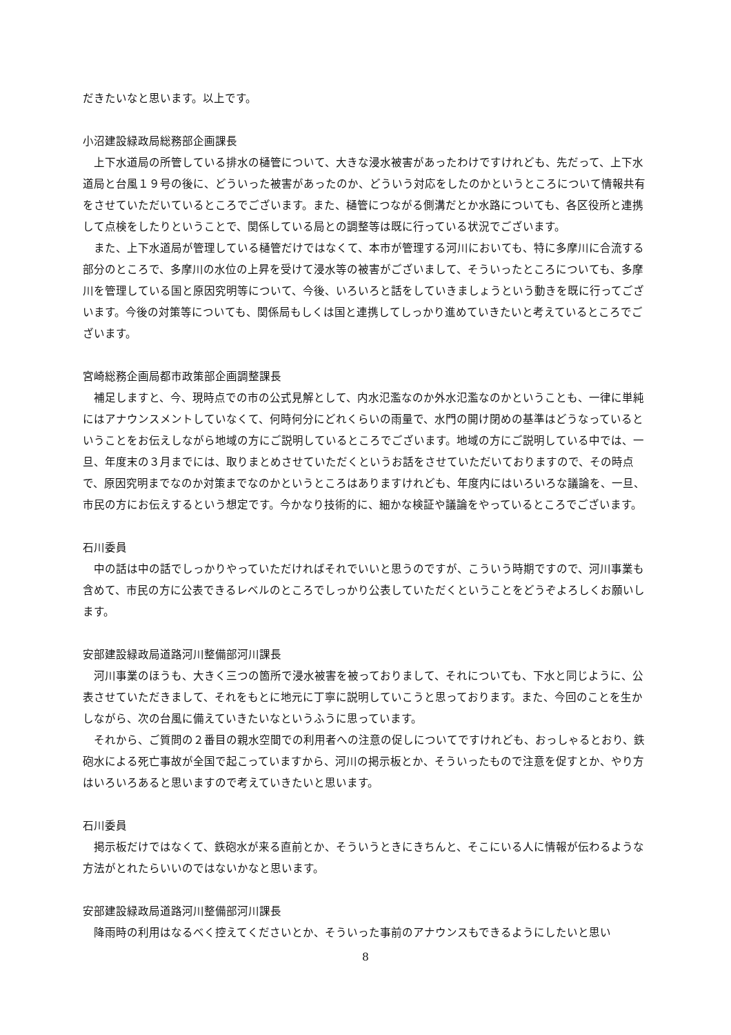だきたいなと思います。以上です。
小沼建設緑政局総務部企画課長
上下水道局の所管している排水の樋管について、大きな浸水被害があったわけですけれども、先だって、上下水道局と台風１９号の後に、どういった被害があったのか、どういう対応をしたのかというところについて情報共有をさせていただいているところでございます。また、樋管につながる側溝だとか水路についても、各区役所と連携して点検をしたりということで、関係している局との調整等は既に行っている状況でございます。
また、上下水道局が管理している樋管だけではなくて、本市が管理する河川においても、特に多摩川に合流する部分のところで、多摩川の水位の上昇を受けて浸水等の被害がございまして、そういったところについても、多摩川を管理している国と原因究明等について、今後、いろいろと話をしていきましょうという動きを既に行ってございます。今後の対策等についても、関係局もしくは国と連携してしっかり進めていきたいと考えているところでございます。
宮崎総務企画局都市政策部企画調整課長
補足しますと、今、現時点での市の公式見解として、内水氾濫なのか外水氾濫なのかということも、一律に単純にはアナウンスメントしていなくて、何時何分にどれくらいの雨量で、水門の開け閉めの基準はどうなっているということをお伝えしながら地域の方にご説明しているところでございます。地域の方にご説明している中では、一旦、年度末の３月までには、取りまとめさせていただくというお話をさせていただいておりますので、その時点で、原因究明までなのか対策までなのかというところはありますけれども、年度内にはいろいろな議論を、一旦、市民の方にお伝えするという想定です。今かなり技術的に、細かな検証や議論をやっているところでございます。
石川委員
中の話は中の話でしっかりやっていただければそれでいいと思うのですが、こういう時期ですので、河川事業も含めて、市民の方に公表できるレベルのところでしっかり公表していただくということをどうぞよろしくお願いします。
安部建設緑政局道路河川整備部河川課長
河川事業のほうも、大きく三つの箇所で浸水被害を被っておりまして、それについても、下水と同じように、公表させていただきまして、それをもとに地元に丁寧に説明していこうと思っております。また、今回のことを生かしながら、次の台風に備えていきたいなというふうに思っています。
それから、ご質問の２番目の親水空間での利用者への注意の促しについてですけれども、おっしゃるとおり、鉄砲水による死亡事故が全国で起こっていますから、河川の掲示板とか、そういったもので注意を促すとか、やり方はいろいろあると思いますので考えていきたいと思います。
石川委員
掲示板だけではなくて、鉄砲水が来る直前とか、そういうときにきちんと、そこにいる人に情報が伝わるような方法がとれたらいいのではないかなと思います。
安部建設緑政局道路河川整備部河川課長
降雨時の利用はなるべく控えてくださいとか、そういった事前のアナウンスもできるようにしたいと思い
8